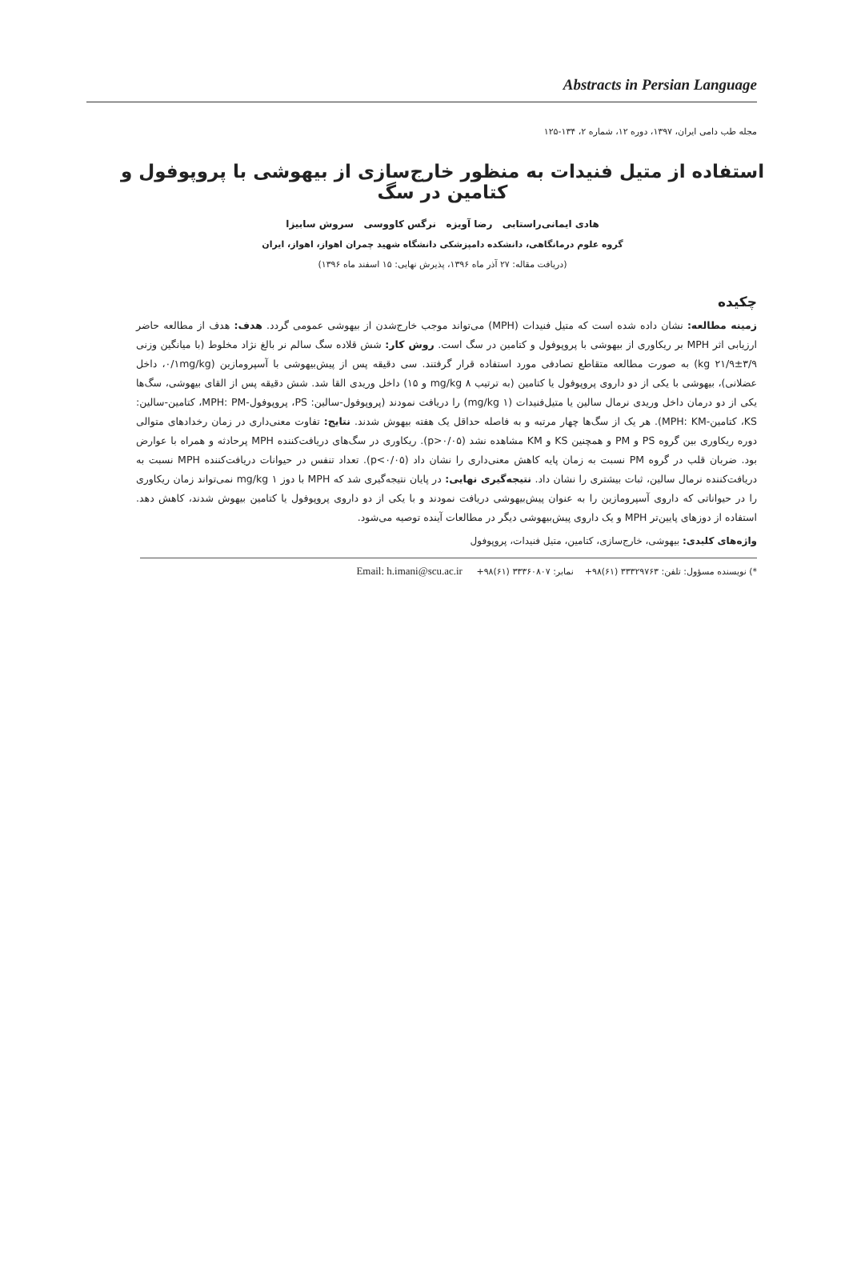Abstracts in Persian Language
مجله طب دامی ایران، ۱۳۹۷، دوره ۱۲، شماره ۲، ۱۳۴-۱۲۵
استفاده از متیل فنیدات به منظور خارج‌سازی از بیهوشی با پروپوفول و کتامین در سگ
هادی ایمانی‌راستابی رضا آویزه نرگس کاووسی سروش سابیزا
گروه علوم درمانگاهی، دانشکده دامپزشکی دانشگاه شهید چمران اهواز، اهواز، ایران
(دریافت مقاله: ۲۷ آذر ماه ۱۳۹۶، پذیرش نهایی: ۱۵ اسفند ماه ۱۳۹۶)
چکیده
زمینه مطالعه: نشان داده شده است که متیل فنیدات (MPH) می‌تواند موجب خارج‌شدن از بیهوشی عمومی گردد. هدف: هدف از مطالعه حاضر ارزیابی اثر MPH بر ریکاوری از بیهوشی با پروپوفول و کتامین در سگ است. روش کار: شش قلاده سگ سالم نر بالغ نژاد مخلوط (با میانگین وزنی ۳/۹±۲۱/۹ kg) به صورت مطالعه متقاطع تصادفی مورد استفاده قرار گرفتند. سی دقیقه پس از پیش‌بیهوشی با آسپرومازین (۰/۱mg/kg، داخل عضلانی)، بیهوشی با یکی از دو داروی پروپوفول یا کتامین (به ترتیب ۸ mg/kg و ۱۵) داخل وریدی القا شد. شش دقیقه پس از القای بیهوشی، سگ‌ها یکی از دو درمان داخل وریدی نرمال سالین یا متیل‌فنیدات (۱ mg/kg) را دریافت نمودند (پروپوفول-سالین: PS، پروپوفول-MPH: PM، کتامین-سالین: KS، کتامین-MPH: KM). هر یک از سگ‌ها چهار مرتبه و به فاصله حداقل یک هفته بیهوش شدند. نتایج: تفاوت معنی‌داری در زمان رخدادهای متوالی دوره ریکاوری بین گروه PS و PM و همچنین KS و KM مشاهده نشد (p>۰/۰۵). ریکاوری در سگ‌های دریافت‌کننده MPH پرحادثه و همراه با عوارض بود. ضربان قلب در گروه PM نسبت به زمان پایه کاهش معنی‌داری را نشان داد (p<۰/۰۵). تعداد تنفس در حیوانات دریافت‌کننده MPH نسبت به دریافت‌کننده نرمال سالین، ثبات بیشتری را نشان داد. نتیجه‌گیری نهایی: در پایان نتیجه‌گیری شد که MPH با دوز ۱ mg/kg نمی‌تواند زمان ریکاوری را در حیواناتی که داروی آسپرومازین را به عنوان پیش‌بیهوشی دریافت نمودند و با یکی از دو داروی پروپوفول یا کتامین بیهوش شدند، کاهش دهد. استفاده از دوزهای پایین‌تر MPH و یک داروی پیش‌بیهوشی دیگر در مطالعات آینده توصیه می‌شود.
واژه‌های کلیدی: بیهوشی، خارج‌سازی، کتامین، متیل فنیدات، پروپوفول
*) نویسنده مسؤول: تلفن: ۳۳۳۲۹۷۶۳ (۶۱)۹۸+ نمابر: ۳۳۳۶۰۸۰۷ (۶۱)۹۸+ Email: h.imani@scu.ac.ir